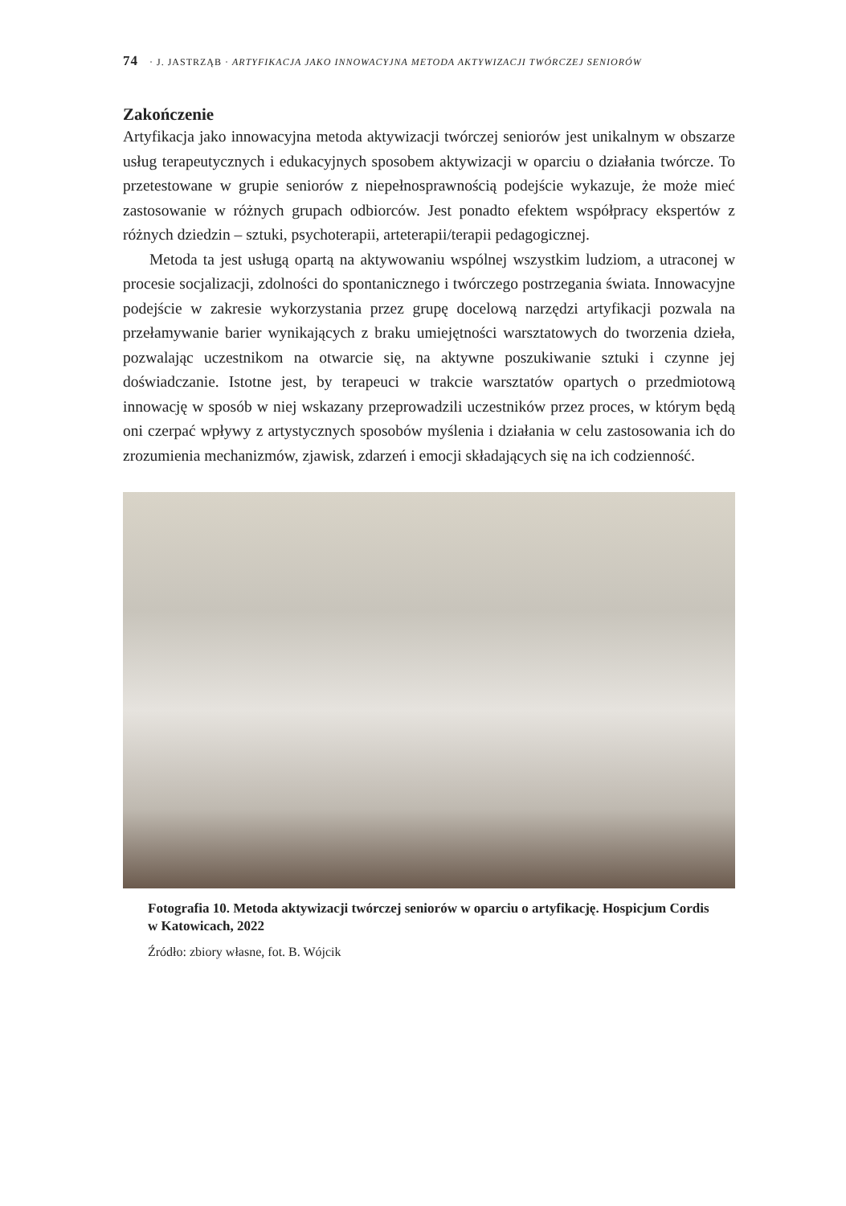74 · J. JASTRZĄB · ARTYFIKACJA JAKO INNOWACYJNA METODA AKTYWIZACJI TWÓRCZEJ SENIORÓW
Zakończenie
Artyfikacja jako innowacyjna metoda aktywizacji twórczej seniorów jest unikalnym w obszarze usług terapeutycznych i edukacyjnych sposobem aktywizacji w oparciu o działania twórcze. To przetestowane w grupie seniorów z niepełnosprawnością podejście wykazuje, że może mieć zastosowanie w różnych grupach odbiorców. Jest ponadto efektem współpracy ekspertów z różnych dziedzin – sztuki, psychoterapii, arteterapii/terapii pedagogicznej.
Metoda ta jest usługą opartą na aktywowaniu wspólnej wszystkim ludziom, a utraconej w procesie socjalizacji, zdolności do spontanicznego i twórczego postrzegania świata. Innowacyjne podejście w zakresie wykorzystania przez grupę docelową narzędzi artyfikacji pozwala na przełamywanie barier wynikających z braku umiejętności warsztatowych do tworzenia dzieła, pozwalając uczestnikom na otwarcie się, na aktywne poszukiwanie sztuki i czynne jej doświadczanie. Istotne jest, by terapeuci w trakcie warsztatów opartych o przedmiotową innowację w sposób w niej wskazany przeprowadzili uczestników przez proces, w którym będą oni czerpać wpływy z artystycznych sposobów myślenia i działania w celu zastosowania ich do zrozumienia mechanizmów, zjawisk, zdarzeń i emocji składających się na ich codzienność.
Fotografia 10. Metoda aktywizacji twórczej seniorów w oparciu o artyfikację. Hospicjum Cordis w Katowicach, 2022
Źródło: zbiory własne, fot. B. Wójcik